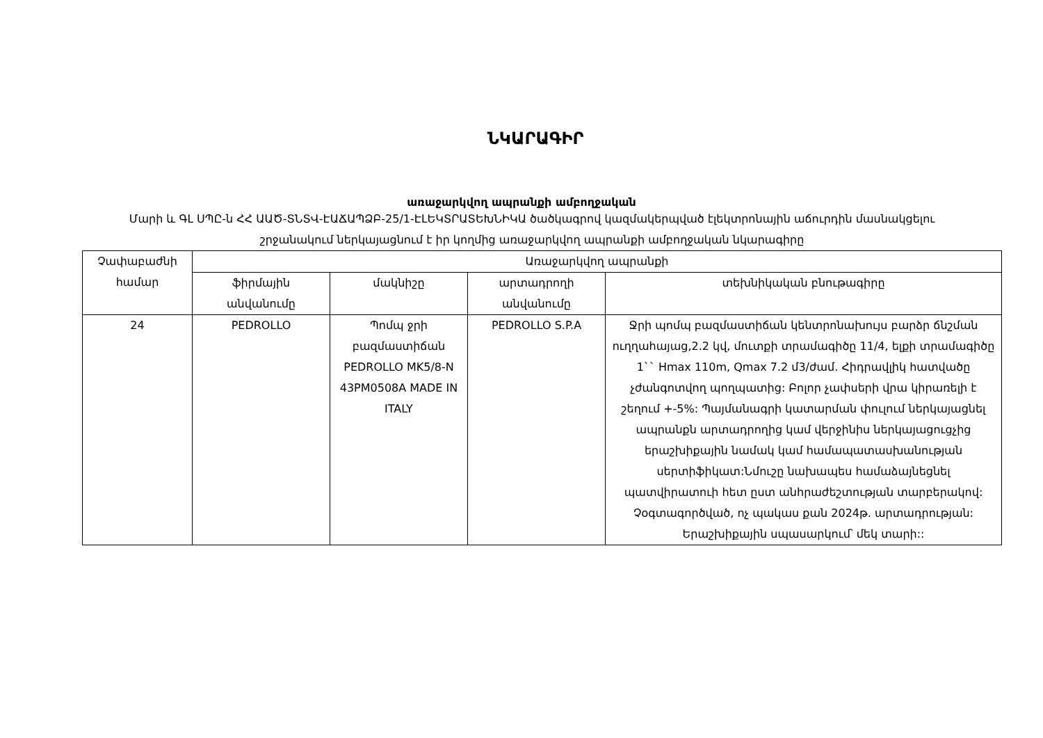ՆԿԱՐԱԳԻՐ
առաջարկվող ապրանքի ամբողջական
Մարի և ԳԼ ՍՊԸ-ն ՀՀ ԱԱԾ-ՏՆՏՎ-ԷԱՃԱՊՁԲ-25/1-ԷԼԵԿՏՐԱՏԵԽՆԻԿԱ ծածկագրով կազմակերպված էլեկտրոնային աճուրդին մասնակցելու շրջանակում ներկայացնում է իր կողմից առաջարկվող ապրանքի ամբողջական նկարագիրը
| Չափաբաժնի համար | Առաջարկվող ապրանքի | | | |
| --- | --- | --- | --- | --- |
| | ֆիրմային անվանումը | մակնիշը | արտադրողի անվանումը | տեխնիկական բնութագիրը |
| 24 | PEDROLLO | Պոմպ ջրի բազմաստիճան PEDROLLO MK5/8-N 43PM0508A MADE IN ITALY | PEDROLLO S.P.A | Ջրի պոմպ բազմաստիճան կենտրոնախույս բարձր ճնշման ուղղահայաց,2.2 կվ, մուտքի տրամագիծը 11/4, ելքի տրամագիծը 1`` Hmax 110m, Qmax 7.2 մ3/ժամ. Հիդրավլիկ հատվածը չժանգոտվող պողպատից: Բոլոր չափսերի վրա կիրառելի է շեղում +-5%: Պայմանագրի կատարման փուլում ներկայացնել ապրանքն արտադրողից կամ վերջինիս ներկայացուցչից երաշխիքային նամակ կամ համապատասխանության սերտիֆիկատ:Նմուշը նախապես համաձայնեցնել պատվիրատուի հետ ըստ անհրաժեշտության տարբերակով: Չօգտագործված, ոչ պակաս քան 2024թ. արտադրության: Երաշխիքային սպասարկում՝ մեկ տարի:: |